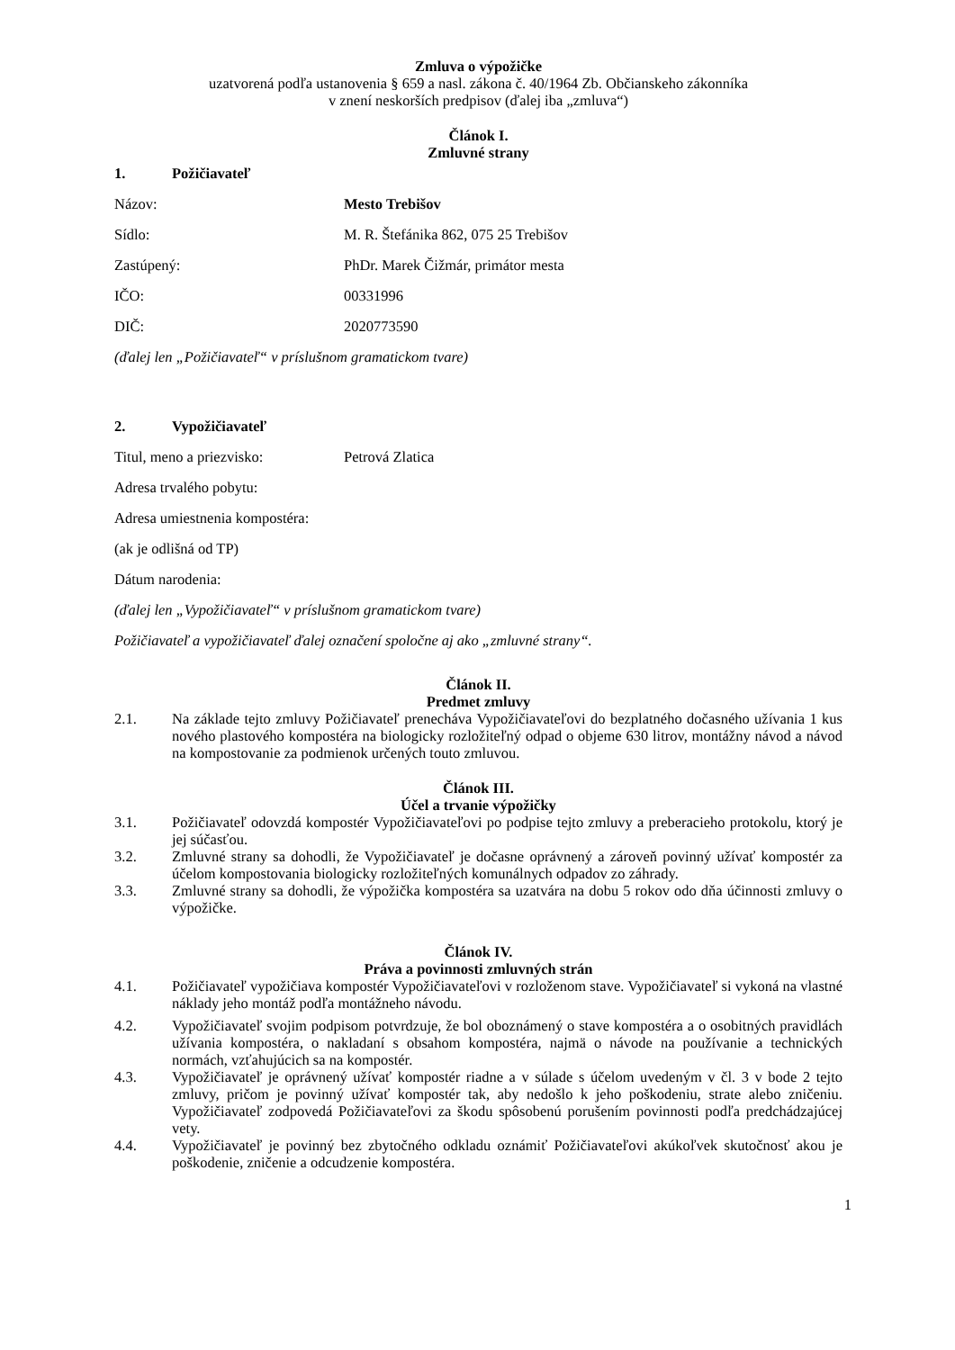Zmluva o výpožičke
uzatvorená podľa ustanovenia § 659 a nasl. zákona č. 40/1964 Zb. Občianskeho zákonníka
v znení neskorších predpisov (ďalej iba „zmluva“)
Článok I.
Zmluvné strany
1. Požičiavateľ
Názov: Mesto Trebišov
Sídlo: M. R. Štefánika 862, 075 25 Trebišov
Zastúpený: PhDr. Marek Čižmár, primátor mesta
IČO: 00331996
DIČ: 2020773590
(ďalej len „Požičiavateľ“ v príslušnom gramatickom tvare)
2. Vypožičiavateľ
Titul, meno a priezvisko: Petrová Zlatica
Adresa trvalého pobytu:
Adresa umiestnenia kompostéra:
(ak je odlišná od TP)
Dátum narodenia:
(ďalej len „Vypožičiavateľ“ v príslušnom gramatickom tvare)
Požičiavateľ a vypožičiavateľ ďalej označení spoločne aj ako „zmluvné strany“.
Článok II.
Predmet zmluvy
2.1. Na základe tejto zmluvy Požičiavateľ prenecháva Vypožičiavateľovi do bezplatného dočasného užívania 1 kus nového plastového kompostéra na biologicky rozložiteľný odpad o objeme 630 litrov, montážny návod a návod na kompostovanie za podmienok určených touto zmluvou.
Článok III.
Účel a trvanie výpožičky
3.1. Požičiavateľ odovzdá kompostér Vypožičiavateľovi po podpise tejto zmluvy a preberacieho protokolu, ktorý je jej súčasťou.
3.2. Zmluvné strany sa dohodli, že Vypožičiavateľ je dočasne oprávnený a zároveň povinný užívať kompostér za účelom kompostovania biologicky rozložiteľných komunálnych odpadov zo záhrady.
3.3. Zmluvné strany sa dohodli, že výpožička kompostéra sa uzatvára na dobu 5 rokov odo dňa účinnosti zmluvy o výpožičke.
Článok IV.
Práva a povinnosti zmluvných strán
4.1. Požičiavateľ vypožičiava kompostér Vypožičiavateľovi v rozloženom stave. Vypožičiavateľ si vykoná na vlastné náklady jeho montáž podľa montážneho návodu.
4.2. Vypožičiavateľ svojim podpisom potvrdzuje, že bol oboznámený o stave kompostéra a o osobitných pravidlách užívania kompostéra, o nakladaní s obsahom kompostéra, najmä o návode na používanie a technických normách, vzťahujúcich sa na kompostér.
4.3. Vypožičiavateľ je oprávnený užívať kompostér riadne a v súlade s účelom uvedeným v čl. 3 v bode 2 tejto zmluvy, pričom je povinný užívať kompostér tak, aby nedošlo k jeho poškodeniu, strate alebo zničeniu. Vypožičiavateľ zodpovedá Požičiavateľovi za škodu spôsobenú porušením povinnosti podľa predchádzajúcej vety.
4.4. Vypožičiavateľ je povinný bez zbytočného odkladu oznámiť Požičiavateľovi akúkoľvek skutočnosť akou je poškodenie, zničenie a odcudzenie kompostéra.
1